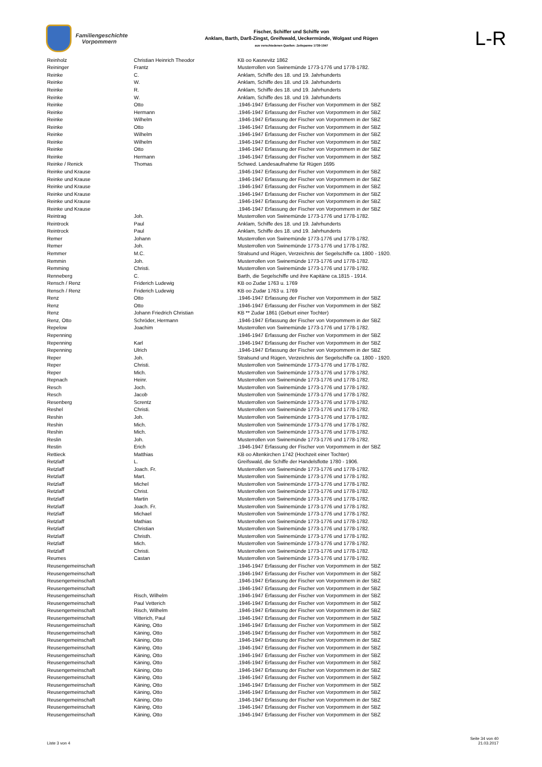Familiengeschichte
Vorpommern
Fischer, Schiffer und Schiffe von
Anklam, Barth, Darß-Zingst, Greifswald, Ueckermünde, Wolgast und Rügen
aus verschiedenen Quellen: Zeitspanne 1739-1947
L-R
| Reinholz | Christian Heinrich Theodor | KB oo Kasnevitz 1862 |
| Reininger | Frantz | Musterrollen von Swinemünde 1773-1776 und 1778-1782. |
| Reinke | C. | Anklam, Schiffe des 18. und 19. Jahrhunderts |
| Reinke | W. | Anklam, Schiffe des 18. und 19. Jahrhunderts |
| Reinke | R. | Anklam, Schiffe des 18. und 19. Jahrhunderts |
| Reinke | W. | Anklam, Schiffe des 18. und 19. Jahrhunderts |
| Reinke | Otto | .1946-1947 Erfassung der Fischer von Vorpommern in der SBZ |
| Reinke | Hermann | .1946-1947 Erfassung der Fischer von Vorpommern in der SBZ |
| Reinke | Wilhelm | .1946-1947 Erfassung der Fischer von Vorpommern in der SBZ |
| Reinke | Otto | .1946-1947 Erfassung der Fischer von Vorpommern in der SBZ |
| Reinke | Wilhelm | .1946-1947 Erfassung der Fischer von Vorpommern in der SBZ |
| Reinke | Wilhelm | .1946-1947 Erfassung der Fischer von Vorpommern in der SBZ |
| Reinke | Otto | .1946-1947 Erfassung der Fischer von Vorpommern in der SBZ |
| Reinke | Hermann | .1946-1947 Erfassung der Fischer von Vorpommern in der SBZ |
| Reinke / Renick | Thomas | Schwed. Landesaufnahme für Rügen 1695 |
| Reinke und Krause | | .1946-1947 Erfassung der Fischer von Vorpommern in der SBZ |
| Reinke und Krause | | .1946-1947 Erfassung der Fischer von Vorpommern in der SBZ |
| Reinke und Krause | | .1946-1947 Erfassung der Fischer von Vorpommern in der SBZ |
| Reinke und Krause | | .1946-1947 Erfassung der Fischer von Vorpommern in der SBZ |
| Reinke und Krause | | .1946-1947 Erfassung der Fischer von Vorpommern in der SBZ |
| Reinke und Krause | | .1946-1947 Erfassung der Fischer von Vorpommern in der SBZ |
| Reintrag | Joh. | Musterrollen von Swinemünde 1773-1776 und 1778-1782. |
| Reintrock | Paul | Anklam, Schiffe des 18. und 19. Jahrhunderts |
| Reintrock | Paul | Anklam, Schiffe des 18. und 19. Jahrhunderts |
| Remer | Johann | Musterrollen von Swinemünde 1773-1776 und 1778-1782. |
| Remer | Joh. | Musterrollen von Swinemünde 1773-1776 und 1778-1782. |
| Remmer | M.C. | Stralsund und Rügen, Verzeichnis der Segelschiffe ca. 1800 - 1920. |
| Remmin | Joh. | Musterrollen von Swinemünde 1773-1776 und 1778-1782. |
| Remming | Christi. | Musterrollen von Swinemünde 1773-1776 und 1778-1782. |
| Renneberg | C. | Barth, die Segelschiffe und ihre Kapitäne ca.1815 - 1914. |
| Rensch / Renz | Friderich Ludewig | KB oo Zudar 1763 u. 1769 |
| Rensch / Renz | Friderich Ludewig | KB oo Zudar 1763 u. 1769 |
| Renz | Otto | .1946-1947 Erfassung der Fischer von Vorpommern in der SBZ |
| Renz | Otto | .1946-1947 Erfassung der Fischer von Vorpommern in der SBZ |
| Renz | Johann Friedrich Christian | KB ** Zudar 1861 (Geburt einer Tochter) |
| Renz, Otto | Schröder, Hermann | .1946-1947 Erfassung der Fischer von Vorpommern in der SBZ |
| Repelow | Joachim | Musterrollen von Swinemünde 1773-1776 und 1778-1782. |
| Repenning | | .1946-1947 Erfassung der Fischer von Vorpommern in der SBZ |
| Repenning | Karl | .1946-1947 Erfassung der Fischer von Vorpommern in der SBZ |
| Repenning | Ulrich | .1946-1947 Erfassung der Fischer von Vorpommern in der SBZ |
| Reper | Joh. | Stralsund und Rügen, Verzeichnis der Segelschiffe ca. 1800 - 1920. |
| Reper | Christi. | Musterrollen von Swinemünde 1773-1776 und 1778-1782. |
| Reper | Mich. | Musterrollen von Swinemünde 1773-1776 und 1778-1782. |
| Repnach | Heinr. | Musterrollen von Swinemünde 1773-1776 und 1778-1782. |
| Resch | Joch. | Musterrollen von Swinemünde 1773-1776 und 1778-1782. |
| Resch | Jacob | Musterrollen von Swinemünde 1773-1776 und 1778-1782. |
| Resenberg | Screntz | Musterrollen von Swinemünde 1773-1776 und 1778-1782. |
| Reshel | Christi. | Musterrollen von Swinemünde 1773-1776 und 1778-1782. |
| Reshin | Joh. | Musterrollen von Swinemünde 1773-1776 und 1778-1782. |
| Reshin | Mich. | Musterrollen von Swinemünde 1773-1776 und 1778-1782. |
| Reshin | Mich. | Musterrollen von Swinemünde 1773-1776 und 1778-1782. |
| Reslin | Joh. | Musterrollen von Swinemünde 1773-1776 und 1778-1782. |
| Restin | Erich | .1946-1947 Erfassung der Fischer von Vorpommern in der SBZ |
| Rettieck | Matthias | KB oo Altenkirchen 1742 (Hochzeit einer Tochter) |
| Retzlaff | L. | Greifswald, die Schiffe der Handelsflotte 1780 - 1906. |
| Retzlaff | Joach. Fr. | Musterrollen von Swinemünde 1773-1776 und 1778-1782. |
| Retzlaff | Mart. | Musterrollen von Swinemünde 1773-1776 und 1778-1782. |
| Retzlaff | Michel | Musterrollen von Swinemünde 1773-1776 und 1778-1782. |
| Retzlaff | Christ. | Musterrollen von Swinemünde 1773-1776 und 1778-1782. |
| Retzlaff | Martin | Musterrollen von Swinemünde 1773-1776 und 1778-1782. |
| Retzlaff | Joach. Fr. | Musterrollen von Swinemünde 1773-1776 und 1778-1782. |
| Retzlaff | Michael | Musterrollen von Swinemünde 1773-1776 und 1778-1782. |
| Retzlaff | Mathias | Musterrollen von Swinemünde 1773-1776 und 1778-1782. |
| Retzlaff | Christian | Musterrollen von Swinemünde 1773-1776 und 1778-1782. |
| Retzlaff | Christh. | Musterrollen von Swinemünde 1773-1776 und 1778-1782. |
| Retzlaff | Mich. | Musterrollen von Swinemünde 1773-1776 und 1778-1782. |
| Retzlaff | Christi. | Musterrollen von Swinemünde 1773-1776 und 1778-1782. |
| Reumes | Castan | Musterrollen von Swinemünde 1773-1776 und 1778-1782. |
| Reusengemeinschaft | | .1946-1947 Erfassung der Fischer von Vorpommern in der SBZ |
| Reusengemeinschaft | | .1946-1947 Erfassung der Fischer von Vorpommern in der SBZ |
| Reusengemeinschaft | | .1946-1947 Erfassung der Fischer von Vorpommern in der SBZ |
| Reusengemeinschaft | | .1946-1947 Erfassung der Fischer von Vorpommern in der SBZ |
| Reusengemeinschaft | Risch, Wilhelm | .1946-1947 Erfassung der Fischer von Vorpommern in der SBZ |
| Reusengemeinschaft | Paul Vetterich | .1946-1947 Erfassung der Fischer von Vorpommern in der SBZ |
| Reusengemeinschaft | Risch, Wilhelm | .1946-1947 Erfassung der Fischer von Vorpommern in der SBZ |
| Reusengemeinschaft | Vitterich, Paul | .1946-1947 Erfassung der Fischer von Vorpommern in der SBZ |
| Reusengemeinschaft | Käning, Otto | .1946-1947 Erfassung der Fischer von Vorpommern in der SBZ |
| Reusengemeinschaft | Käning, Otto | .1946-1947 Erfassung der Fischer von Vorpommern in der SBZ |
| Reusengemeinschaft | Käning, Otto | .1946-1947 Erfassung der Fischer von Vorpommern in der SBZ |
| Reusengemeinschaft | Käning, Otto | .1946-1947 Erfassung der Fischer von Vorpommern in der SBZ |
| Reusengemeinschaft | Käning, Otto | .1946-1947 Erfassung der Fischer von Vorpommern in der SBZ |
| Reusengemeinschaft | Käning, Otto | .1946-1947 Erfassung der Fischer von Vorpommern in der SBZ |
| Reusengemeinschaft | Käning, Otto | .1946-1947 Erfassung der Fischer von Vorpommern in der SBZ |
| Reusengemeinschaft | Käning, Otto | .1946-1947 Erfassung der Fischer von Vorpommern in der SBZ |
| Reusengemeinschaft | Käning, Otto | .1946-1947 Erfassung der Fischer von Vorpommern in der SBZ |
| Reusengemeinschaft | Käning, Otto | .1946-1947 Erfassung der Fischer von Vorpommern in der SBZ |
| Reusengemeinschaft | Käning, Otto | .1946-1947 Erfassung der Fischer von Vorpommern in der SBZ |
| Reusengemeinschaft | Käning, Otto | .1946-1947 Erfassung der Fischer von Vorpommern in der SBZ |
| Reusengemeinschaft | Käning, Otto | .1946-1947 Erfassung der Fischer von Vorpommern in der SBZ |
Liste 3 von 4
Seite 34 von 40
21.03.2017